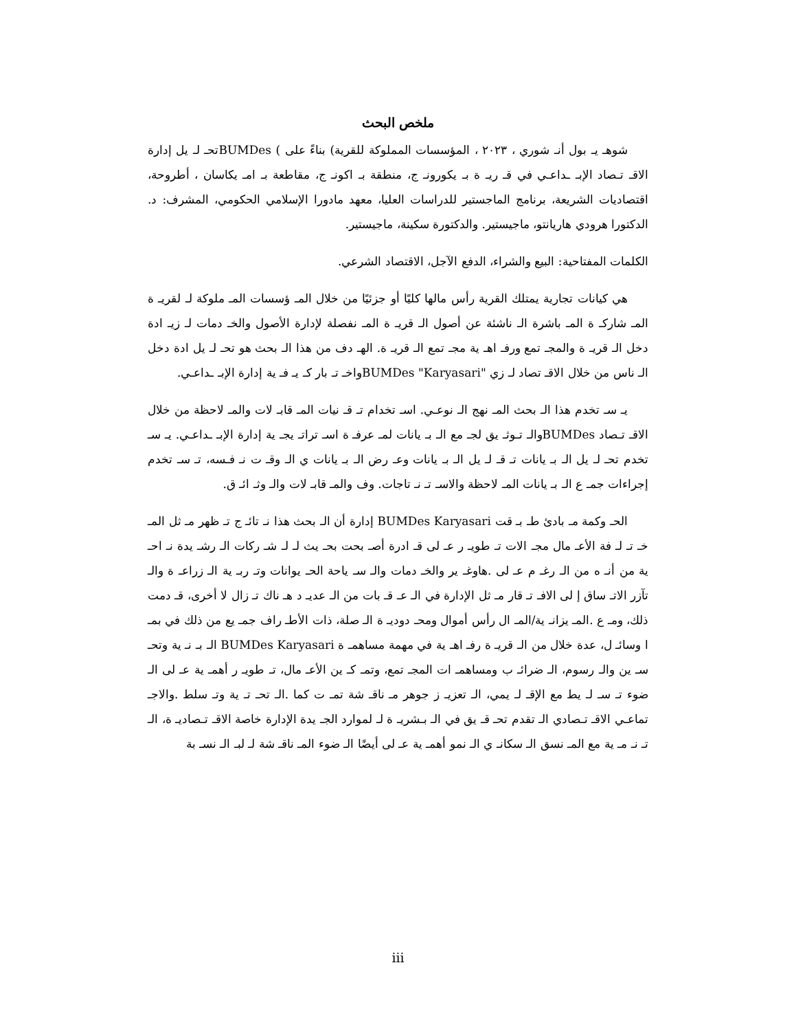ملخص البحث
شوهـ يـ بول أنـ شوري ، ٢٠٢٣ ، المؤسسات المملوكة للقرية) بناءً على ) BUMDesتحـ لـ يل إدارة الاقـ تـصاد الإبـ ـداعـي في قـ ريـ ة بـ يكورونـ ج، منطقة بـ اكونـ ج، مقاطعة بـ امـ يكاسان ، أطروحة، اقتصاديات الشريعة، برنامج الماجستير للدراسات العليا، معهد مادورا الإسلامي الحكومي، المشرف: د. الدكتورا هرودي هاريانتو، ماجيستير. والدكتورة سكينة، ماجيستير.
الكلمات المفتاحية: البيع والشراء، الدفع الآجل، الاقتصاد الشرعي.
هي كيانات تجارية يمتلك القرية رأس مالها كليًا أو جزئيًا من خلال المـ ؤسسات المـ ملوكة لـ لقريـ ة المـ شاركـ ة المـ باشرة الـ ناشئة عن أصول الـ قريـ ة المـ نفصلة لإدارة الأصول والخـ دمات لـ زيـ ادة دخل الـ قريـ ة والمجـ تمع ورفـ اهـ ية مجـ تمع الـ قريـ ة. الهـ دف من هذا الـ بحث هو تحـ لـ يل ادة دخل الـ ناس من خلال الاقـ تصاد لـ زي "BUMDes "Karyasariواخـ تـ بار كـ يـ فـ ية إدارة الإبـ ـداعـي.
يـ سـ تخدم هذا الـ بحث المـ نهج الـ نوعـي. اسـ تخدام تـ قـ نيات المـ قابـ لات والمـ لاحظة من خلال الاقـ تـصاد BUMDesوالـ تـوثـ يق لجـ مع الـ بـ يانات لمـ عرفـ ة اسـ تراتـ يجـ ية إدارة الإبـ ـداعـي. يـ سـ تخدم تحـ لـ يل الـ بـ يانات تـ قـ لـ يل الـ بـ يانات وعـ رض الـ بـ يانات ي الـ وقـ ت نـ فـسه، تـ سـ تخدم إجراءات جمـ ع الـ بـ يانات المـ لاحظة والاسـ تـ نـ تاجات. وف والمـ قابـ لات والـ وثـ ائـ ق.
الحـ وكمة مـ بادئ طـ بـ قت BUMDes Karyasari إدارة أن الـ بحث هذا نـ تائـ ج تـ ظهر مـ ثل المـ خـ تـ لـ فة الأعـ مال مجـ الات تـ طويـ ر عـ لى قـ ادرة أصـ بحت بحـ يث لـ لـ شـ ركات الـ رشـ يدة نـ احـ ية من أنـ ه من الـ رغـ م عـ لى .هاوغـ ير والخـ دمات والـ سـ ياحة الحـ يوانات وتـ ربـ ية الـ زراعـ ة والـ تآزر الاتـ ساق إ لى الافـ تـ قار مـ ثل الإدارة في الـ عـ قـ بات من الـ عديـ د هـ ناك تـ زال لا أخرى، قـ دمت ذلك، ومـ ع .المـ يزانـ ية/المـ ال رأس أموال ومحـ دوديـ ة الـ صلة، ذات الأطـ راف جمـ يع من ذلك في بمـ ا وسائـ ل، عدة خلال من الـ قريـ ة رفـ اهـ ية في مهمة مساهمـ ة BUMDes Karyasari الـ بـ نـ ية وتحـ سـ ين والـ رسوم، الـ ضرائـ ب ومساهمـ ات المجـ تمع، وتمـ كـ ين الأعـ مال، تـ طويـ ر أهمـ ية عـ لى الـ ضوء تـ سـ لـ يط مع الإقـ لـ يمي، الـ تعزيـ ز جوهر مـ ناقـ شة تمـ ت كما .الـ تحـ تـ ية وتـ سلط .والاجـ تماعـي الاقـ تـصادي الـ تقدم تحـ قـ يق في الـ بـشريـ ة لـ لموارد الجـ يدة الإدارة خاصة الاقـ تـصاديـ ة، الـ تـ نـ مـ ية مع المـ نسق الـ سكانـ ي الـ نمو أهمـ ية عـ لى أيضًا الـ ضوء المـ ناقـ شة لـ لبـ الـ نسـ بة
iii